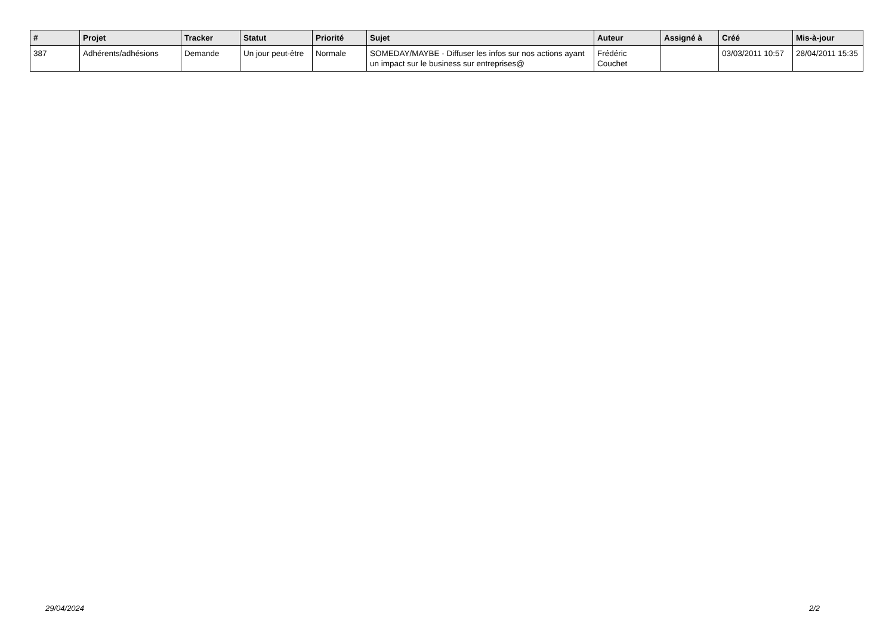| # | Projet | Tracker | Statut | Priorité | Sujet | Auteur | Assigné à | Créé | Mis-à-jour |
| --- | --- | --- | --- | --- | --- | --- | --- | --- | --- |
| 387 | Adhérents/adhésions | Demande | Un jour peut-être | Normale | SOMEDAY/MAYBE - Diffuser les infos sur nos actions ayant un impact sur le business sur entreprises@ | Frédéric Couchet | | 03/03/2011 10:57 | 28/04/2011 15:35 |
29/04/2024 2/2